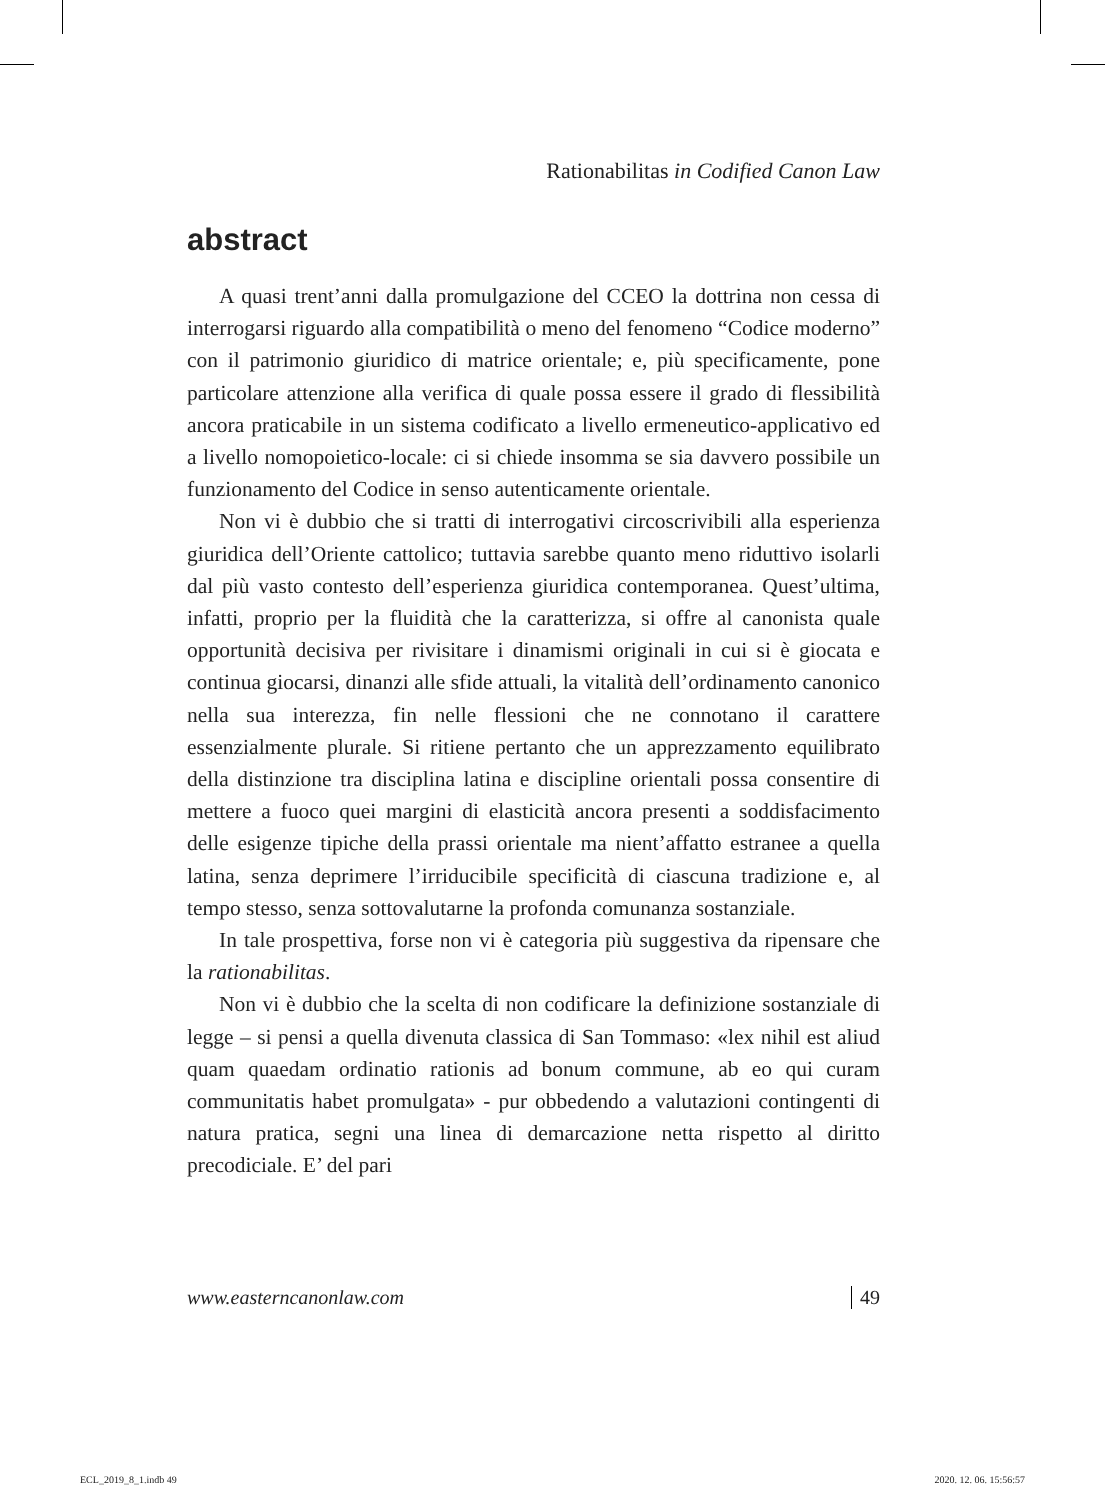Rationabilitas in Codified Canon Law
abstract
A quasi trent’anni dalla promulgazione del CCEO la dottrina non cessa di interrogarsi riguardo alla compatibilità o meno del fenomeno “Codice moderno” con il patrimonio giuridico di matrice orientale; e, più specificamente, pone particolare attenzione alla verifica di quale possa essere il grado di flessibilità ancora praticabile in un sistema codificato a livello ermeneutico-applicativo ed a livello nomopoietico-locale: ci si chiede insomma se sia davvero possibile un funzionamento del Codice in senso autenticamente orientale.
Non vi è dubbio che si tratti di interrogativi circoscrivibili alla esperienza giuridica dell’Oriente cattolico; tuttavia sarebbe quanto meno riduttivo isolarli dal più vasto contesto dell’esperienza giuridica contemporanea. Quest’ultima, infatti, proprio per la fluidità che la caratterizza, si offre al canonista quale opportunità decisiva per rivisitare i dinamismi originali in cui si è giocata e continua giocarsi, dinanzi alle sfide attuali, la vitalità dell’ordinamento canonico nella sua interezza, fin nelle flessioni che ne connotano il carattere essenzialmente plurale. Si ritiene pertanto che un apprezzamento equilibrato della distinzione tra disciplina latina e discipline orientali possa consentire di mettere a fuoco quei margini di elasticità ancora presenti a soddisfacimento delle esigenze tipiche della prassi orientale ma nient’affatto estranee a quella latina, senza deprimere l’irriducibile specificità di ciascuna tradizione e, al tempo stesso, senza sottovalutarne la profonda comunanza sostanziale.
In tale prospettiva, forse non vi è categoria più suggestiva da ripensare che la rationabilitas.
Non vi è dubbio che la scelta di non codificare la definizione sostanziale di legge – si pensi a quella divenuta classica di San Tommaso: «lex nihil est aliud quam quaedam ordinatio rationis ad bonum commune, ab eo qui curam communitatis habet promulgata» - pur obbedendo a valutazioni contingenti di natura pratica, segni una linea di demarcazione netta rispetto al diritto precodiciale. E’ del pari
www.easterncanonlaw.com 49
ECL_2019_8_1.indb 49 2020. 12. 06. 15:56:57